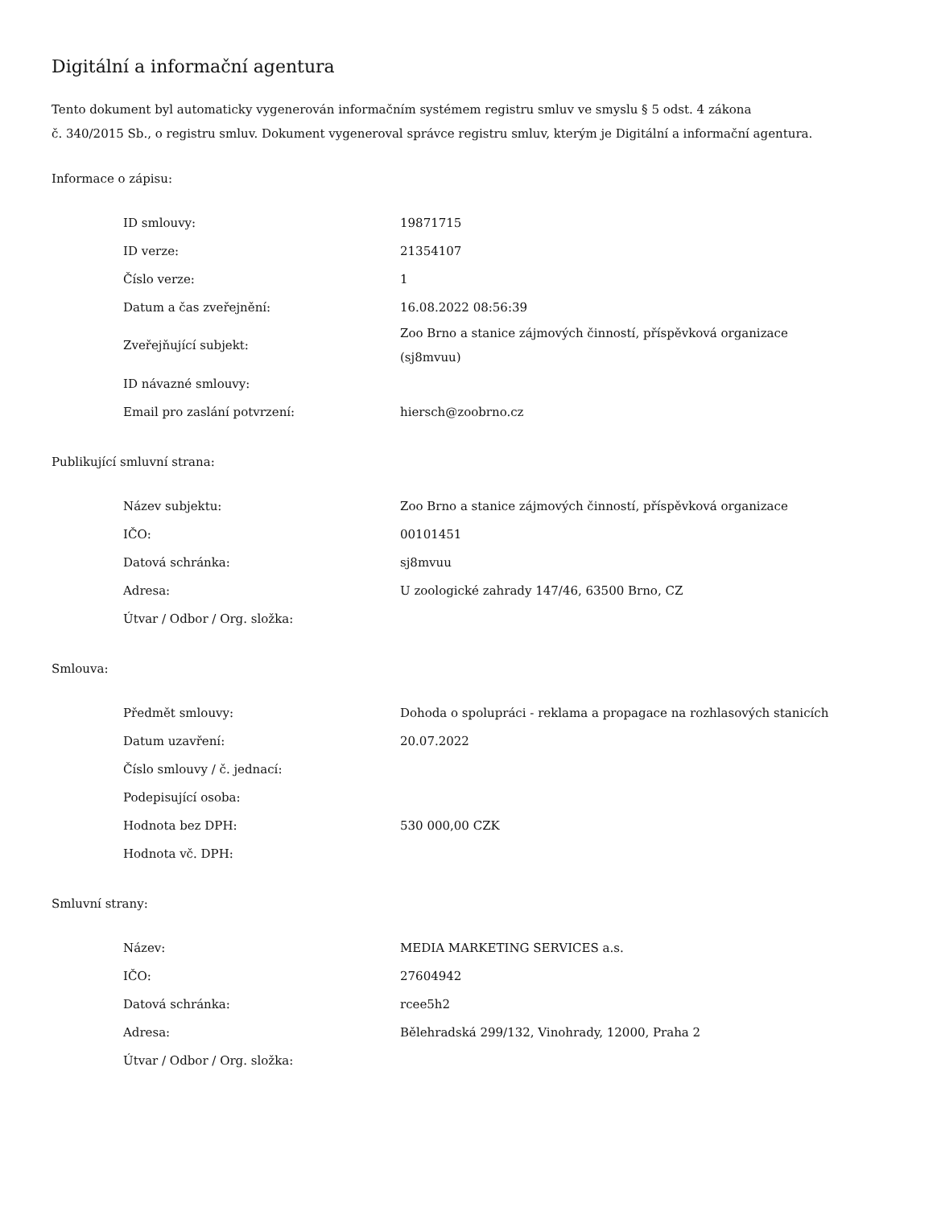Digitální a informační agentura
Tento dokument byl automaticky vygenerován informačním systémem registru smluv ve smyslu § 5 odst. 4 zákona
č. 340/2015 Sb., o registru smluv. Dokument vygeneroval správce registru smluv, kterým je Digitální a informační agentura.
Informace o zápisu:
| ID smlouvy: | 19871715 |
| ID verze: | 21354107 |
| Číslo verze: | 1 |
| Datum a čas zveřejnění: | 16.08.2022 08:56:39 |
| Zveřejňující subjekt: | Zoo Brno a stanice zájmových činností, příspěvková organizace (sj8mvuu) |
| ID návazné smlouvy: | |
| Email pro zaslání potvrzení: | hiersch@zoobrno.cz |
Publikující smluvní strana:
| Název subjektu: | Zoo Brno a stanice zájmových činností, příspěvková organizace |
| IČO: | 00101451 |
| Datová schránka: | sj8mvuu |
| Adresa: | U zoologické zahrady 147/46, 63500 Brno, CZ |
| Útvar / Odbor / Org. složka: | |
Smlouva:
| Předmět smlouvy: | Dohoda o spolupráci - reklama a propagace na rozhlasových stanicích |
| Datum uzavření: | 20.07.2022 |
| Číslo smlouvy / č. jednací: | |
| Podepisující osoba: | |
| Hodnota bez DPH: | 530 000,00 CZK |
| Hodnota vč. DPH: | |
Smluvní strany:
| Název: | MEDIA MARKETING SERVICES a.s. |
| IČO: | 27604942 |
| Datová schránka: | rcee5h2 |
| Adresa: | Bělehradská 299/132, Vinohrady, 12000, Praha 2 |
| Útvar / Odbor / Org. složka: | |